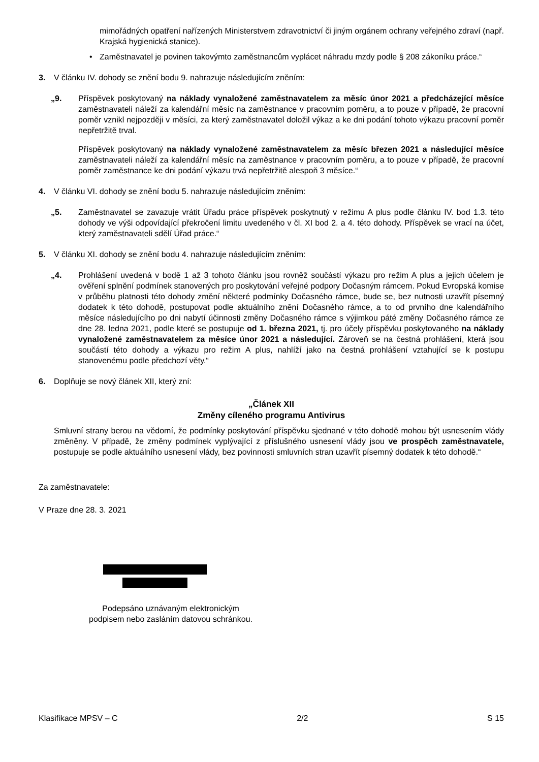mimořádných opatření nařízených Ministerstvem zdravotnictví či jiným orgánem ochrany veřejného zdraví (např. Krajská hygienická stanice).
• Zaměstnavatel je povinen takovýmto zaměstnancům vyplácet náhradu mzdy podle § 208 zákoníku práce.“
3. V článku IV. dohody se znění bodu 9. nahrazuje následujícím zněním:
„9. Příspěvek poskytovaný na náklady vynaložené zaměstnavatelem za měsíc únor 2021 a předcházející měsíce zaměstnavateli náleží za kalendářní měsíc na zaměstnance v pracovním poměru, a to pouze v případě, že pracovní poměr vznikl nejpozději v měsíci, za který zaměstnavatel doložil výkaz a ke dni podání tohoto výkazu pracovní poměr nepřetržitě trval.
Příspěvek poskytovaný na náklady vynaložené zaměstnavatelem za měsíc březen 2021 a následující měsíce zaměstnavateli náleží za kalendářní měsíc na zaměstnance v pracovním poměru, a to pouze v případě, že pracovní poměr zaměstnance ke dni podání výkazu trvá nepřetržitě alespoň 3 měsíce.“
4. V článku VI. dohody se znění bodu 5. nahrazuje následujícím zněním:
„5. Zaměstnavatel se zavazuje vrátit Úřadu práce příspěvek poskytnutý v režimu A plus podle článku IV. bod 1.3. této dohody ve výši odpovídající překročení limitu uvedeného v čl. XI bod 2. a 4. této dohody. Příspěvek se vrací na účet, který zaměstnavateli sdělí Úřad práce.“
5. V článku XI. dohody se znění bodu 4. nahrazuje následujícím zněním:
„4. Prohlášení uvedená v bodě 1 až 3 tohoto článku jsou rovněž součástí výkazu pro režim A plus a jejich účelem je ověření splnění podmínek stanovených pro poskytování veřejné podpory Dočasným rámcem. Pokud Evropská komise v průběhu platnosti této dohody změní některé podmínky Dočasného rámce, bude se, bez nutnosti uzavřít písemný dodatek k této dohodě, postupovat podle aktuálního znění Dočasného rámce, a to od prvního dne kalendářního měsíce následujícího po dni nabytí účinnosti změny Dočasného rámce s výjimkou páté změny Dočasného rámce ze dne 28. ledna 2021, podle které se postupuje od 1. března 2021, tj. pro účely příspěvku poskytovaného na náklady vynaložené zaměstnavatelem za měsíce únor 2021 a následující. Zároveň se na čestná prohlášení, která jsou součástí této dohody a výkazu pro režim A plus, nahlíží jako na čestná prohlášení vztahující se k postupu stanovenému podle předchozí věty.“
6. Doplňuje se nový článek XII, který zní:
„Článek XII
Změny cíleného programu Antivirus
Smluvní strany berou na vědomí, že podmínky poskytování příspěvku sjednané v této dohodě mohou být usnesením vlády změněny. V případě, že změny podmínek vyplývající z příslušného usnesení vlády jsou ve prospěch zaměstnavatele, postupuje se podle aktuálního usnesení vlády, bez povinnosti smluvních stran uzavřít písemný dodatek k této dohodě.“
Za zaměstnavatele:
V Praze dne 28. 3. 2021
Podepsáno uznávaným elektronickým
podpisem nebo zasláním datovou schránkou.
Klasifikace MPSV – C 2/2 S 15